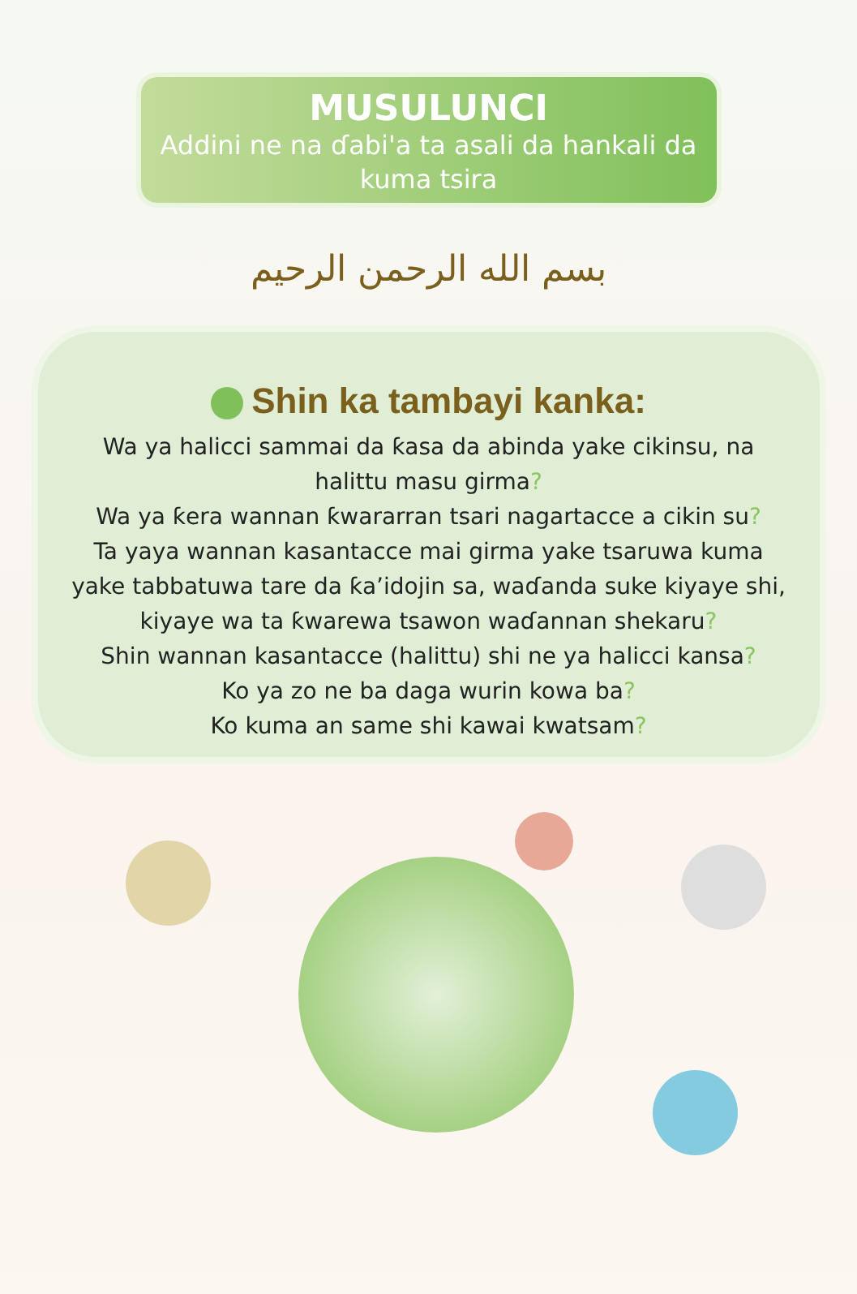MUSULUNCI
Addini ne na ɗabi'a ta asali da hankali da kuma tsira
بسم الله الرحمن الرحيم
Shin ka tambayi kanka:
Wa ya halicci sammai da ƙasa da abinda yake cikinsu, na halittu masu girma?
Wa ya ƙera wannan ƙwararran tsari nagartacce a cikin su?
Ta yaya wannan kasantacce mai girma yake tsaruwa kuma yake tabbatuwa tare da ƙa’idojin sa, waɗanda suke kiyaye shi, kiyaye wa ta ƙwarewa tsawon waɗannan shekaru?
Shin wannan kasantacce (halittu) shi ne ya halicci kansa?
Ko ya zo ne ba daga wurin kowa ba?
Ko kuma an same shi kawai kwatsam?